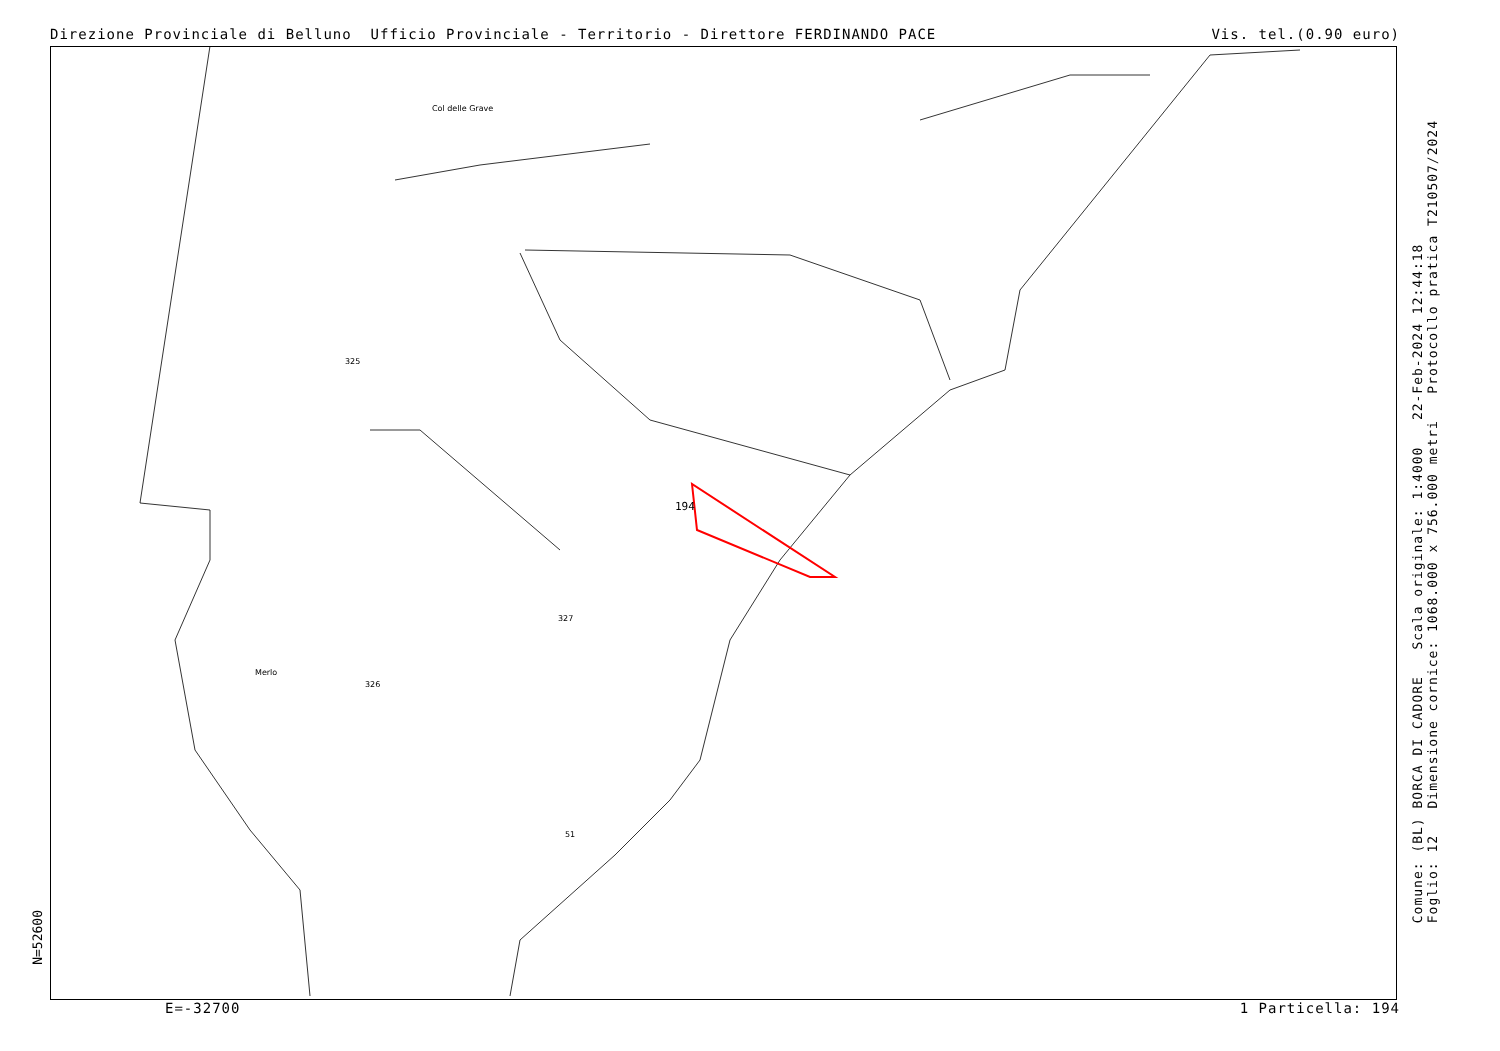Direzione Provinciale di Belluno Ufficio Provinciale - Territorio - Direttore FERDINANDO PACE Vis. tel.(0.90 euro)
N=52600
Comune: (BL) BORCA DI CADORE Scala originale: 1:4000 22-Feb-2024 12:44:18
Foglio: 12 Dimensione cornice: 1068.000 x 756.000 metri Protocollo pratica T210507/2024
Col delle Grave
Merlo
194
325
326
327
51
E=-32700 1 Particella: 194